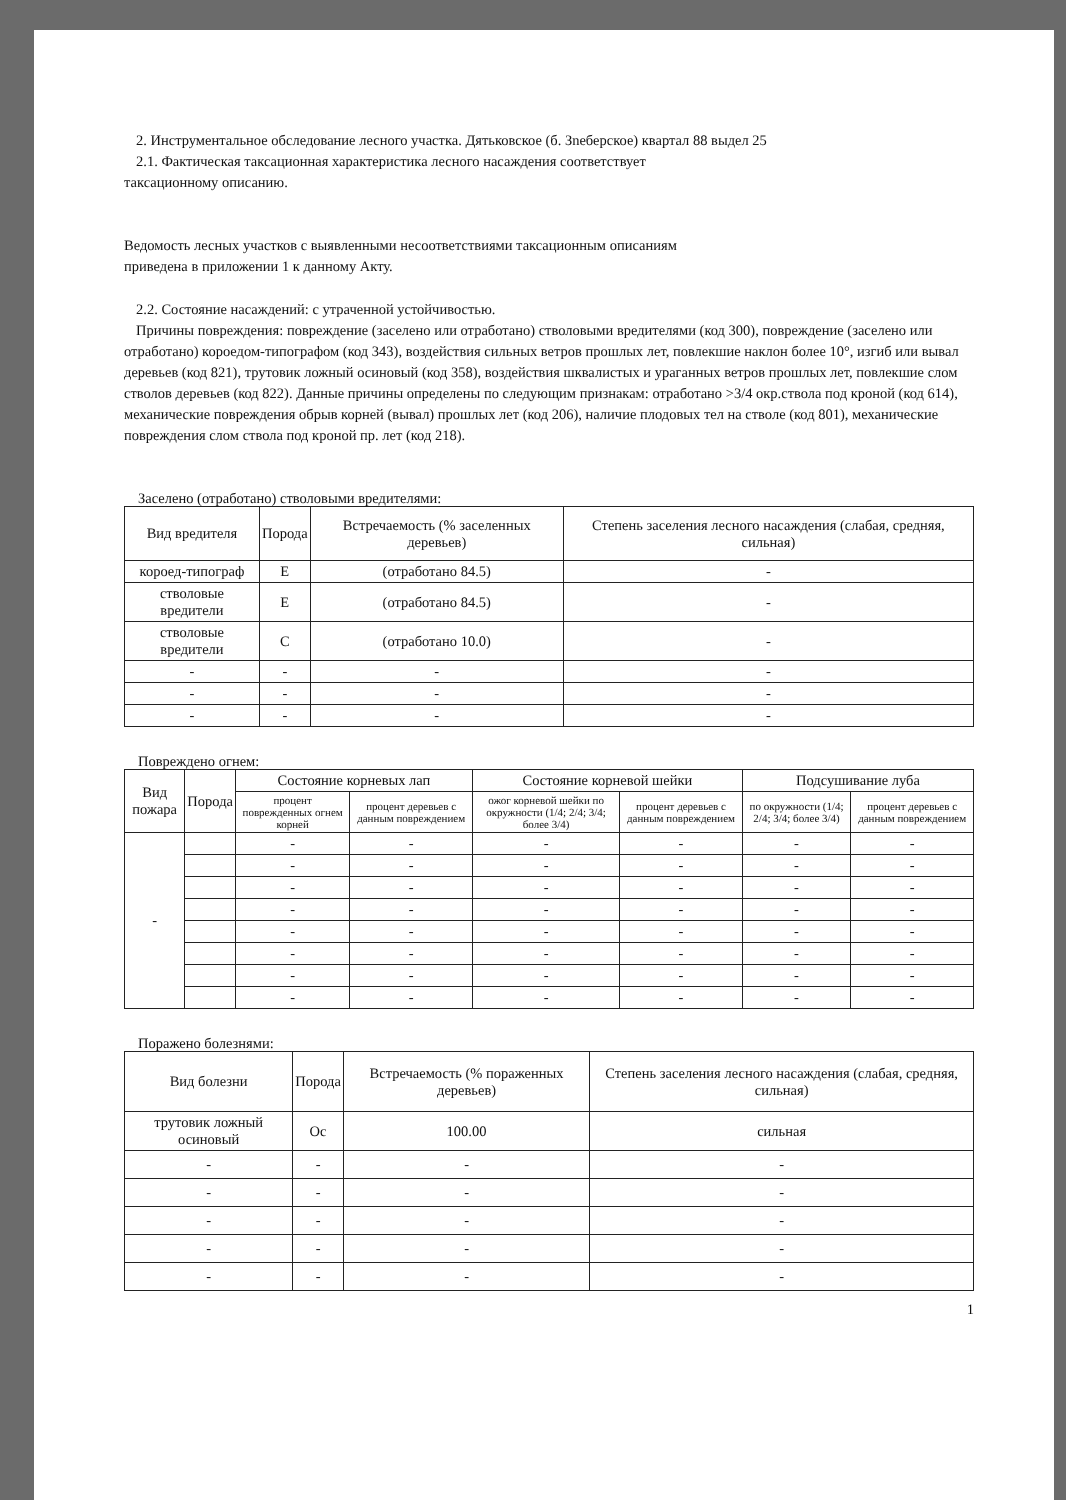2. Инструментальное обследование лесного участка. Дятьковское (б. Зneберское) квартал 88 выдел 25
2.1. Фактическая таксационная характеристика лесного насаждения соответствует
таксационному описанию.
Ведомость лесных участков с выявленными несоответствиями таксационным описаниям
приведена в приложении 1 к данному Акту.
2.2. Состояние насаждений: с утраченной устойчивостью.
Причины повреждения: повреждение (заселено или отработано) стволовыми вредителями (код 300), повреждение (заселено или отработано) короедом-типографом (код 343), воздействия сильных ветров прошлых лет, повлекшие наклон более 10°, изгиб или вывал деревьев (код 821), трутовик ложный осиновый (код 358), воздействия шквалистых и ураганных ветров прошлых лет, повлекшие слом стволов деревьев (код 822). Данные причины определены по следующим признакам: отработано >3/4 окр.ствола под кроной (код 614), механические повреждения обрыв корней (вывал) прошлых лет (код 206), наличие плодовых тел на стволе (код 801), механические повреждения слом ствола под кроной пр. лет (код 218).
Заселено (отработано) стволовыми вредителями:
| Вид вредителя | Порода | Встречаемость (% заселенных деревьев) | Степень заселения лесного насаждения (слабая, средняя, сильная) |
| --- | --- | --- | --- |
| короед-типограф | Е | (отработано 84.5) | - |
| стволовые вредители | Е | (отработано 84.5) | - |
| стволовые вредители | С | (отработано 10.0) | - |
| - | - | - | - |
| - | - | - | - |
| - | - | - | - |
Повреждено огнем:
| Вид пожара | Порода | Состояние корневых лап | | Состояние корневой шейки | | Подсушивание луба | |
| --- | --- | --- | --- | --- | --- | --- | --- |
| | | процент поврежденных огнем корней | процент деревьев с данным повреждением | ожог корневой шейки по окружности (1/4; 2/4; 3/4; более 3/4) | процент деревьев с данным повреждением | по окружности (1/4; 2/4; 3/4; более 3/4) | процент деревьев с данным повреждением |
| - | | - | - | - | - | - | - |
| | | - | - | - | - | - | - |
| | | - | - | - | - | - | - |
| | | - | - | - | - | - | - |
| | | - | - | - | - | - | - |
| | | - | - | - | - | - | - |
| | | - | - | - | - | - | - |
| | | - | - | - | - | - | - |
Поражено болезнями:
| Вид болезни | Порода | Встречаемость (% пораженных деревьев) | Степень заселения лесного насаждения (слабая, средняя, сильная) |
| --- | --- | --- | --- |
| трутовик ложный осиновый | Ос | 100.00 | сильная |
| - | - | - | - |
| - | - | - | - |
| - | - | - | - |
| - | - | - | - |
| - | - | - | - |
1